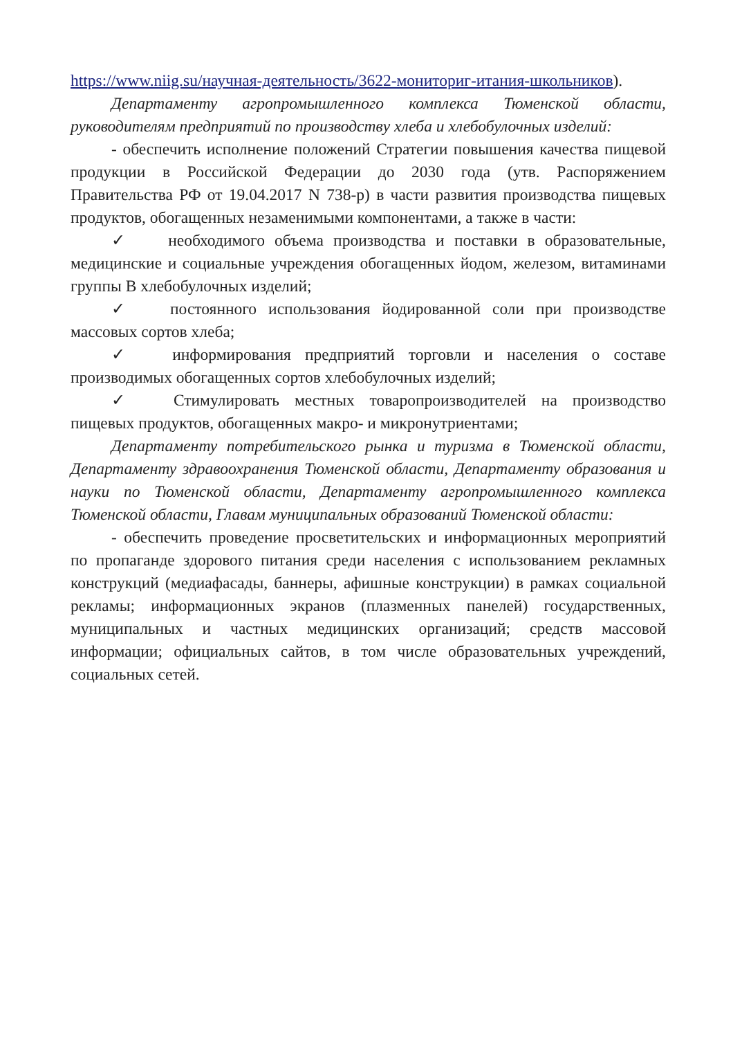https://www.niig.su/научная-деятельность/3622-мониториг-итания-школьников).
Департаменту агропромышленного комплекса Тюменской области, руководителям предприятий по производству хлеба и хлебобулочных изделий:
- обеспечить исполнение положений Стратегии повышения качества пищевой продукции в Российской Федерации до 2030 года (утв. Распоряжением Правительства РФ от 19.04.2017 N 738-р) в части развития производства пищевых продуктов, обогащенных незаменимыми компонентами, а также в части:
✓ необходимого объема производства и поставки в образовательные, медицинские и социальные учреждения обогащенных йодом, железом, витаминами группы В хлебобулочных изделий;
✓ постоянного использования йодированной соли при производстве массовых сортов хлеба;
✓ информирования предприятий торговли и населения о составе производимых обогащенных сортов хлебобулочных изделий;
✓ Стимулировать местных товаропроизводителей на производство пищевых продуктов, обогащенных макро- и микронутриентами;
Департаменту потребительского рынка и туризма в Тюменской области, Департаменту здравоохранения Тюменской области, Департаменту образования и науки по Тюменской области, Департаменту агропромышленного комплекса Тюменской области, Главам муниципальных образований Тюменской области:
- обеспечить проведение просветительских и информационных мероприятий по пропаганде здорового питания среди населения с использованием рекламных конструкций (медиафасады, баннеры, афишные конструкции) в рамках социальной рекламы; информационных экранов (плазменных панелей) государственных, муниципальных и частных медицинских организаций; средств массовой информации; официальных сайтов, в том числе образовательных учреждений, социальных сетей.